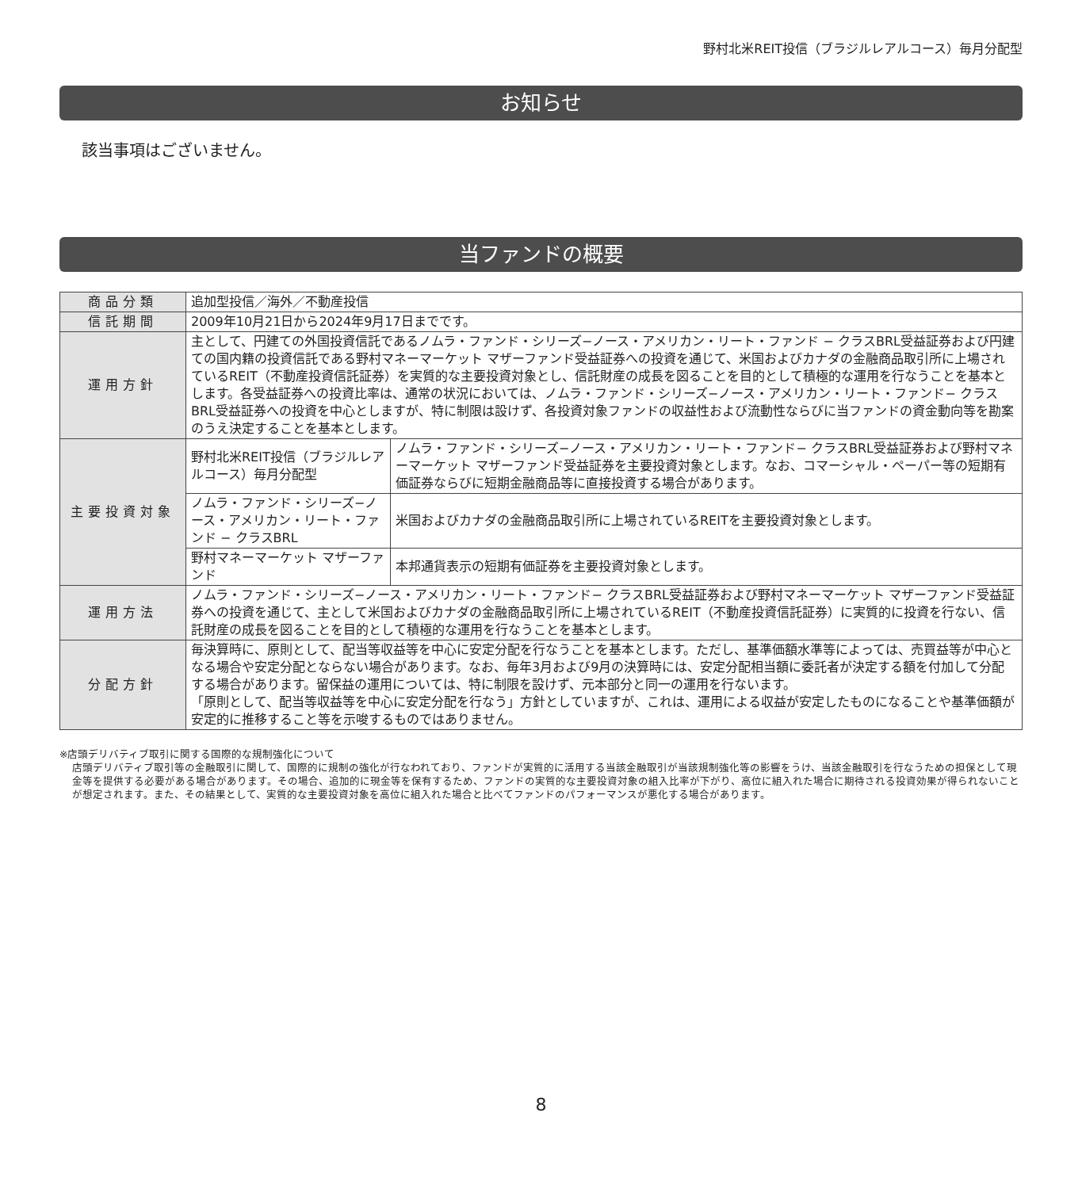野村北米REIT投信（ブラジルレアルコース）毎月分配型
お知らせ
該当事項はございません。
当ファンドの概要
| 商品分類 | 追加型投信／海外／不動産投信 | |
| 信託期間 | 2009年10月21日から2024年9月17日までです。 | |
| 運用方針 | 主として、円建ての外国投資信託であるノムラ・ファンド・シリーズ−ノース・アメリカン・リート・ファンド − クラスBRL受益証券および円建ての国内籍の投資信託である野村マネーマーケット マザーファンド受益証券への投資を通じて、米国およびカナダの金融商品取引所に上場されているREIT（不動産投資信託証券）を実質的な主要投資対象とし、信託財産の成長を図ることを目的として積極的な運用を行なうことを基本とします。各受益証券への投資比率は、通常の状況においては、ノムラ・ファンド・シリーズ−ノース・アメリカン・リート・ファンド− クラスBRL受益証券への投資を中心としますが、特に制限は設けず、各投資対象ファンドの収益性および流動性ならびに当ファンドの資金動向等を勘案のうえ決定することを基本とします。 | |
| 主要投資対象 | 野村北米REIT投信（ブラジルレアルコース）毎月分配型 | ノムラ・ファンド・シリーズ−ノース・アメリカン・リート・ファンド− クラスBRL受益証券および野村マネーマーケット マザーファンド受益証券を主要投資対象とします。なお、コマーシャル・ペーパー等の短期有価証券ならびに短期金融商品等に直接投資する場合があります。 |
| | ノムラ・ファンド・シリーズ−ノース・アメリカン・リート・ファンド − クラスBRL | 米国およびカナダの金融商品取引所に上場されているREITを主要投資対象とします。 |
| | 野村マネーマーケット マザーファンド | 本邦通貨表示の短期有価証券を主要投資対象とします。 |
| 運用方法 | ノムラ・ファンド・シリーズ−ノース・アメリカン・リート・ファンド− クラスBRL受益証券および野村マネーマーケット マザーファンド受益証券への投資を通じて、主として米国およびカナダの金融商品取引所に上場されているREIT（不動産投資信託証券）に実質的に投資を行ない、信託財産の成長を図ることを目的として積極的な運用を行なうことを基本とします。 | |
| 分配方針 | 毎決算時に、原則として、配当等収益等を中心に安定分配を行なうことを基本とします。ただし、基準価額水準等によっては、売買益等が中心となる場合や安定分配とならない場合があります。なお、毎年3月および9月の決算時には、安定分配相当額に委託者が決定する額を付加して分配する場合があります。留保益の運用については、特に制限を設けず、元本部分と同一の運用を行ないます。 「原則として、配当等収益等を中心に安定分配を行なう」方針としていますが、これは、運用による収益が安定したものになることや基準価額が安定的に推移すること等を示唆するものではありません。 | |
※店頭デリバティブ取引に関する国際的な規制強化について
店頭デリバティブ取引等の金融取引に関して、国際的に規制の強化が行なわれており、ファンドが実質的に活用する当該金融取引が当該規制強化等の影響をうけ、当該金融取引を行なうための担保として現金等を提供する必要がある場合があります。その場合、追加的に現金等を保有するため、ファンドの実質的な主要投資対象の組入比率が下がり、高位に組入れた場合に期待される投資効果が得られないことが想定されます。また、その結果として、実質的な主要投資対象を高位に組入れた場合と比べてファンドのパフォーマンスが悪化する場合があります。
8